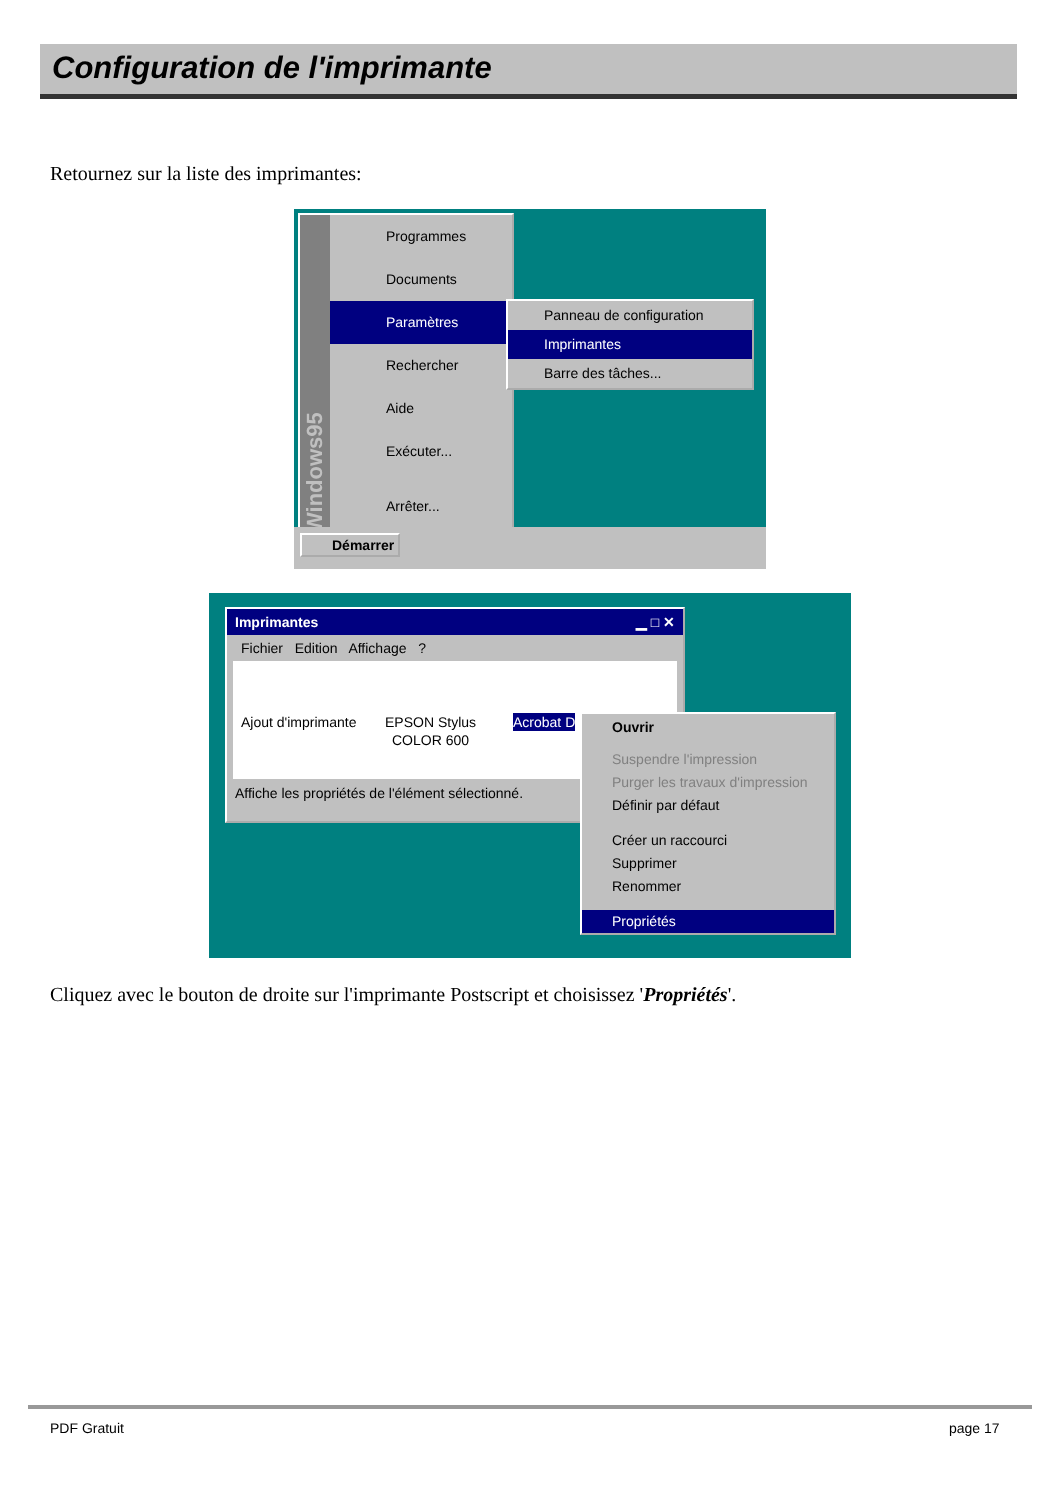Configuration de l'imprimante
Retournez sur la liste des imprimantes:
Windows95
Programmes
Documents
Paramètres
Rechercher
Aide
Exécuter...
Arrêter...
Panneau de configuration
Imprimantes
Barre des tâches...
Démarrer
Imprimantes ▁ □ ✕
Fichier Edition Affichage ?
Ajout d'imprimante EPSON Stylus
COLOR 600
Acrobat D
Affiche les propriétés de l'élément sélectionné.
Ouvrir
Suspendre l'impression
Purger les travaux d'impression
Définir par défaut
Créer un raccourci
Supprimer
Renommer
Propriétés
Cliquez avec le bouton de droite sur l'imprimante Postscript et choisissez 'Propriétés'.
PDF Gratuit page 17